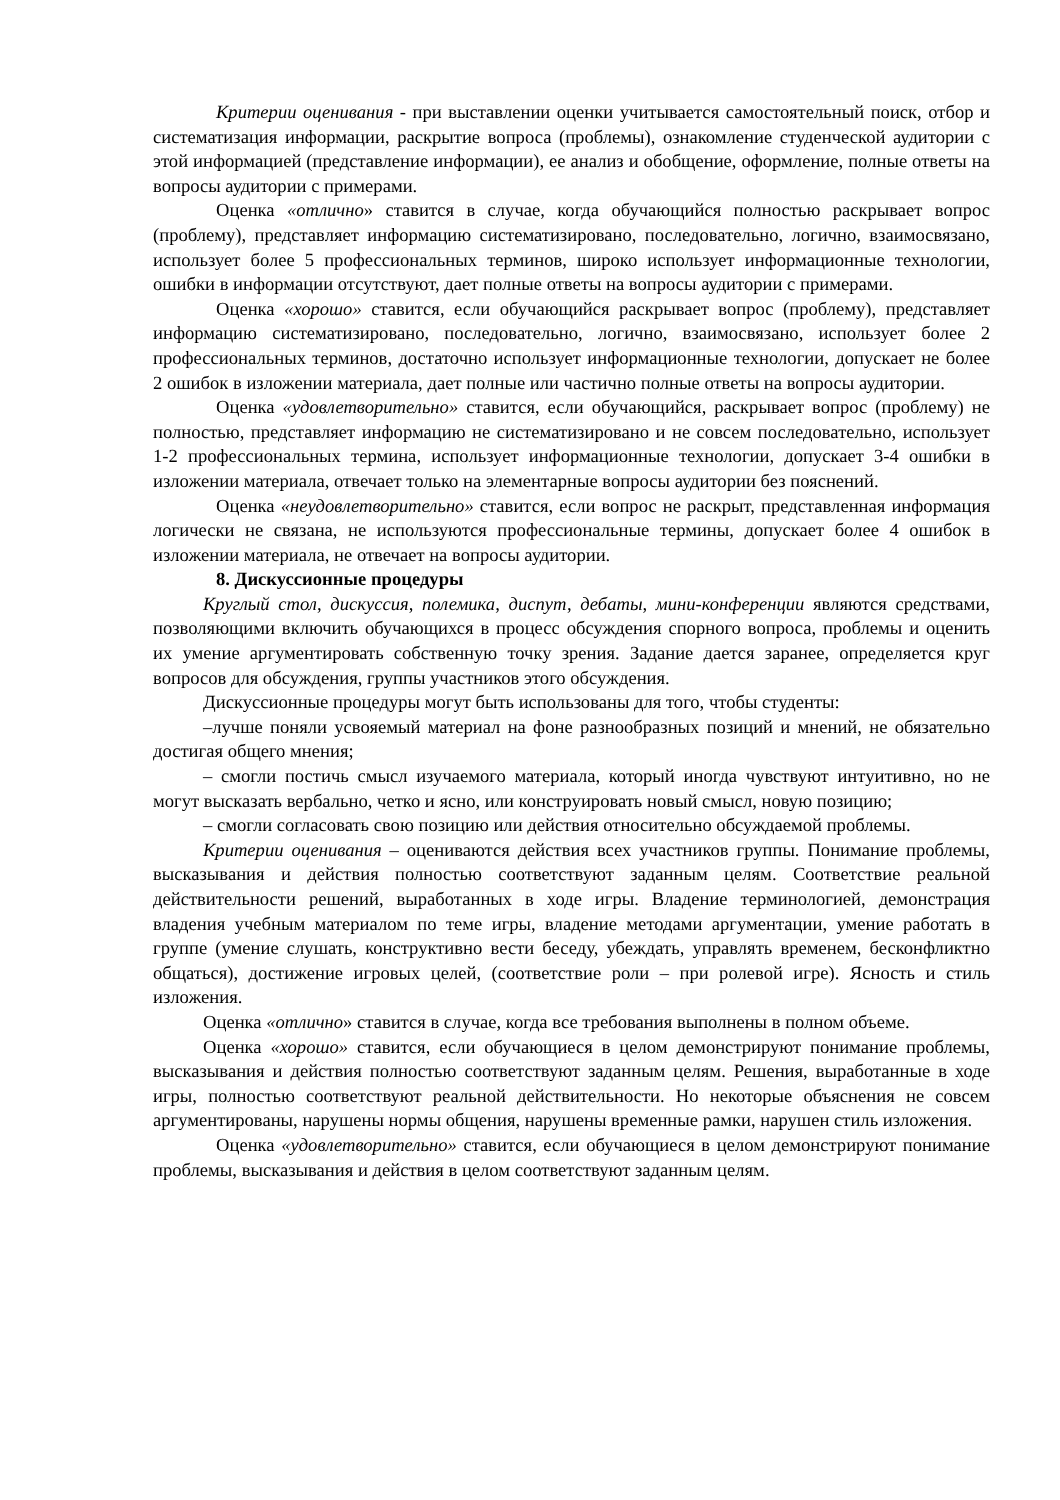Критерии оценивания - при выставлении оценки учитывается самостоятельный поиск, отбор и систематизация информации, раскрытие вопроса (проблемы), ознакомление студенческой аудитории с этой информацией (представление информации), ее анализ и обобщение, оформление, полные ответы на вопросы аудитории с примерами.
Оценка «отлично» ставится в случае, когда обучающийся полностью раскрывает вопрос (проблему), представляет информацию систематизировано, последовательно, логично, взаимосвязано, использует более 5 профессиональных терминов, широко использует информационные технологии, ошибки в информации отсутствуют, дает полные ответы на вопросы аудитории с примерами.
Оценка «хорошо» ставится, если обучающийся раскрывает вопрос (проблему), представляет информацию систематизировано, последовательно, логично, взаимосвязано, использует более 2 профессиональных терминов, достаточно использует информационные технологии, допускает не более 2 ошибок в изложении материала, дает полные или частично полные ответы на вопросы аудитории.
Оценка «удовлетворительно» ставится, если обучающийся, раскрывает вопрос (проблему) не полностью, представляет информацию не систематизировано и не совсем последовательно, использует 1-2 профессиональных термина, использует информационные технологии, допускает 3-4 ошибки в изложении материала, отвечает только на элементарные вопросы аудитории без пояснений.
Оценка «неудовлетворительно» ставится, если вопрос не раскрыт, представленная информация логически не связана, не используются профессиональные термины, допускает более 4 ошибок в изложении материала, не отвечает на вопросы аудитории.
8. Дискуссионные процедуры
Круглый стол, дискуссия, полемика, диспут, дебаты, мини-конференции являются средствами, позволяющими включить обучающихся в процесс обсуждения спорного вопроса, проблемы и оценить их умение аргументировать собственную точку зрения. Задание дается заранее, определяется круг вопросов для обсуждения, группы участников этого обсуждения.
Дискуссионные процедуры могут быть использованы для того, чтобы студенты:
–лучше поняли усвояемый материал на фоне разнообразных позиций и мнений, не обязательно достигая общего мнения;
– смогли постичь смысл изучаемого материала, который иногда чувствуют интуитивно, но не могут высказать вербально, четко и ясно, или конструировать новый смысл, новую позицию;
– смогли согласовать свою позицию или действия относительно обсуждаемой проблемы.
Критерии оценивания – оцениваются действия всех участников группы. Понимание проблемы, высказывания и действия полностью соответствуют заданным целям. Соответствие реальной действительности решений, выработанных в ходе игры. Владение терминологией, демонстрация владения учебным материалом по теме игры, владение методами аргументации, умение работать в группе (умение слушать, конструктивно вести беседу, убеждать, управлять временем, бесконфликтно общаться), достижение игровых целей, (соответствие роли – при ролевой игре). Ясность и стиль изложения.
Оценка «отлично» ставится в случае, когда все требования выполнены в полном объеме.
Оценка «хорошо» ставится, если обучающиеся в целом демонстрируют понимание проблемы, высказывания и действия полностью соответствуют заданным целям. Решения, выработанные в ходе игры, полностью соответствуют реальной действительности. Но некоторые объяснения не совсем аргументированы, нарушены нормы общения, нарушены временные рамки, нарушен стиль изложения.
Оценка «удовлетворительно» ставится, если обучающиеся в целом демонстрируют понимание проблемы, высказывания и действия в целом соответствуют заданным целям.